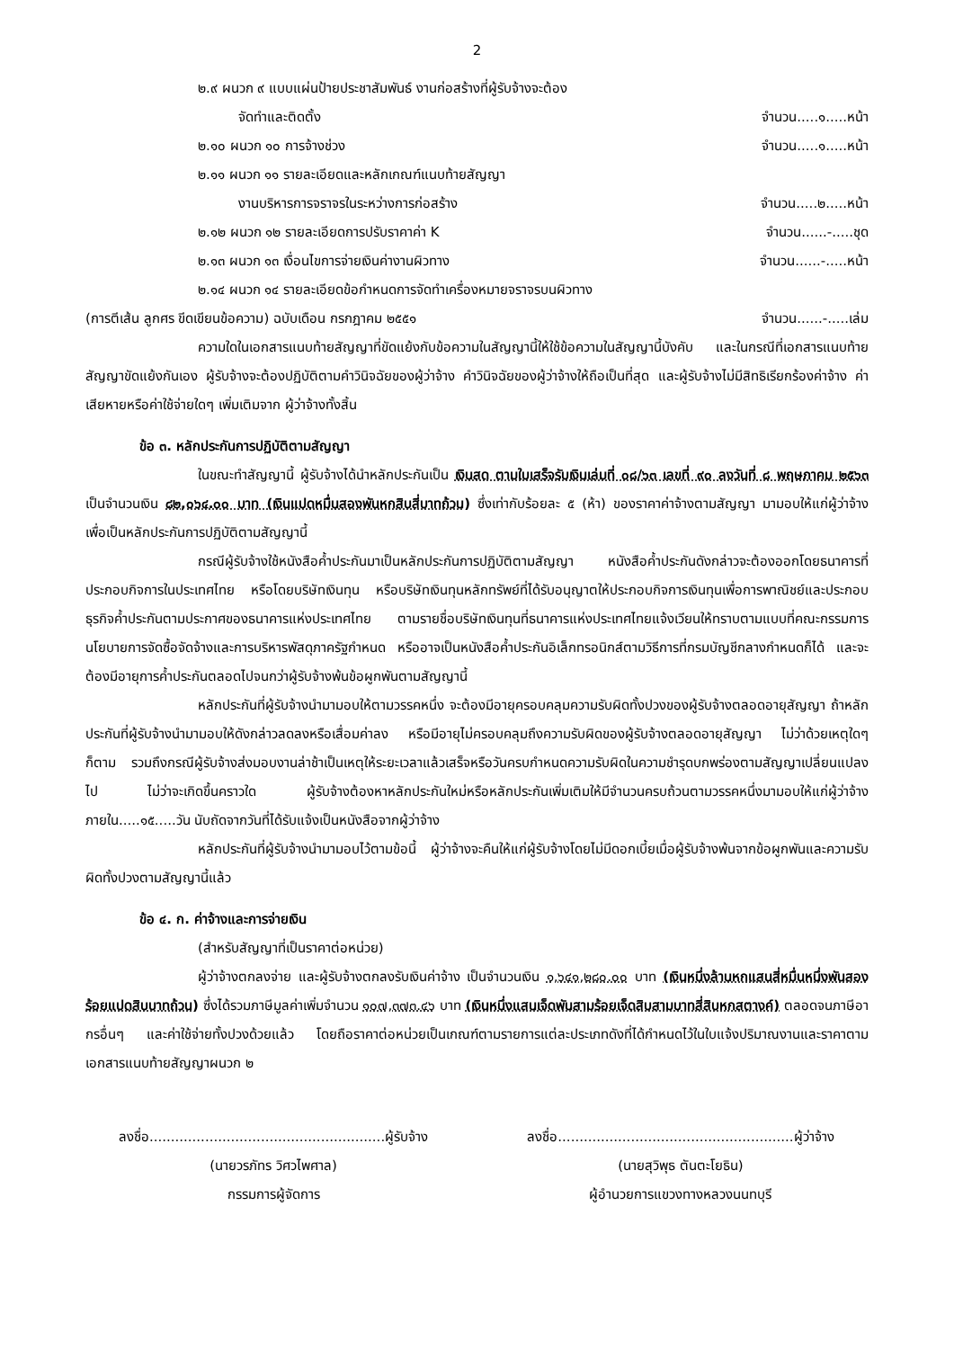2
๒.๙ ผนวก ๙ แบบแผ่นป้ายประชาสัมพันธ์ งานก่อสร้างที่ผู้รับจ้างจะต้อง
จัดทำและติดตั้ง จำนวน.....๑.....หน้า
๒.๑๐ ผนวก ๑๐ การจ้างช่วง จำนวน.....๑.....หน้า
๒.๑๑ ผนวก ๑๑ รายละเอียดและหลักเกณฑ์แนบท้ายสัญญา
งานบริหารการจราจรในระหว่างการก่อสร้าง จำนวน.....๒.....หน้า
๒.๑๒ ผนวก ๑๒ รายละเอียดการปรับราคาค่า K จำนวน......-.....ชุด
๒.๑๓ ผนวก ๑๓ เงื่อนไขการจ่ายเงินค่างานผิวทาง จำนวน......-.....หน้า
๒.๑๔ ผนวก ๑๔ รายละเอียดข้อกำหนดการจัดทำเครื่องหมายจราจรบนผิวทาง
(การตีเส้น ลูกศร ขีดเขียนข้อความ) ฉบับเดือน กรกฎาคม ๒๕๕๑ จำนวน......-.....เล่ม
ความใดในเอกสารแนบท้ายสัญญาที่ขัดแย้งกับข้อความในสัญญานี้ให้ใช้ข้อความในสัญญานี้บังคับ และในกรณีที่เอกสารแนบท้ายสัญญาขัดแย้งกันเอง ผู้รับจ้างจะต้องปฏิบัติตามคำวินิจฉัยของผู้ว่าจ้าง คำวินิจฉัยของผู้ว่าจ้างให้ถือเป็นที่สุด และผู้รับจ้างไม่มีสิทธิเรียกร้องค่าจ้าง ค่าเสียหายหรือค่าใช้จ่ายใดๆ เพิ่มเติมจาก ผู้ว่าจ้างทั้งสิ้น
ข้อ ๓. หลักประกันการปฏิบัติตามสัญญา
ในขณะทำสัญญานี้ ผู้รับจ้างได้นำหลักประกันเป็น เงินสด ตามใบเสร็จรับเงินเล่มที่ ๐๘/๖๓ เลขที่ ๙๐ ลงวันที่ ๘ พฤษภาคม ๒๕๖๓ เป็นจำนวนเงิน ๘๒,๐๖๔.๐๐ บาท (เงินแปดหมื่นสองพันหกสิบสี่บาทถ้วน) ซึ่งเท่ากับร้อยละ ๕ (ห้า) ของราคาค่าจ้างตามสัญญา มามอบให้แก่ผู้ว่าจ้าง เพื่อเป็นหลักประกันการปฏิบัติตามสัญญานี้
กรณีผู้รับจ้างใช้หนังสือค้ำประกันมาเป็นหลักประกันการปฏิบัติตามสัญญา หนังสือค้ำประกันดังกล่าวจะต้องออกโดยธนาคารที่ประกอบกิจการในประเทศไทย หรือโดยบริษัทเงินทุน หรือบริษัทเงินทุนหลักทรัพย์ที่ได้รับอนุญาตให้ประกอบกิจการเงินทุนเพื่อการพาณิชย์และประกอบธุรกิจค้ำประกันตามประกาศของธนาคารแห่งประเทศไทย ตามรายชื่อบริษัทเงินทุนที่ธนาคารแห่งประเทศไทยแจ้งเวียนให้ทราบตามแบบที่คณะกรรมการนโยบายการจัดซื้อจัดจ้างและการบริหารพัสดุภาครัฐกำหนด หรืออาจเป็นหนังสือค้ำประกันอิเล็กทรอนิกส์ตามวิธีการที่กรมบัญชีกลางกำหนดก็ได้ และจะต้องมีอายุการค้ำประกันตลอดไปจนกว่าผู้รับจ้างพ้นข้อผูกพันตามสัญญานี้
หลักประกันที่ผู้รับจ้างนำมามอบให้ตามวรรคหนึ่ง จะต้องมีอายุครอบคลุมความรับผิดทั้งปวงของผู้รับจ้างตลอดอายุสัญญา ถ้าหลักประกันที่ผู้รับจ้างนำมามอบให้ดังกล่าวลดลงหรือเสื่อมค่าลง หรือมีอายุไม่ครอบคลุมถึงความรับผิดของผู้รับจ้างตลอดอายุสัญญา ไม่ว่าด้วยเหตุใดๆ ก็ตาม รวมถึงกรณีผู้รับจ้างส่งมอบงานล่าช้าเป็นเหตุให้ระยะเวลาแล้วเสร็จหรือวันครบกำหนดความรับผิดในความชำรุดบกพร่องตามสัญญาเปลี่ยนแปลงไป ไม่ว่าจะเกิดขึ้นคราวใด ผู้รับจ้างต้องหาหลักประกันใหม่หรือหลักประกันเพิ่มเติมให้มีจำนวนครบถ้วนตามวรรคหนึ่งมามอบให้แก่ผู้ว่าจ้างภายใน.....๑๕.....วัน นับถัดจากวันที่ได้รับแจ้งเป็นหนังสือจากผู้ว่าจ้าง
หลักประกันที่ผู้รับจ้างนำมามอบไว้ตามข้อนี้ ผู้ว่าจ้างจะคืนให้แก่ผู้รับจ้างโดยไม่มีดอกเบี้ยเมื่อผู้รับจ้างพ้นจากข้อผูกพันและความรับผิดทั้งปวงตามสัญญานี้แล้ว
ข้อ ๔. ก. ค่าจ้างและการจ่ายเงิน
(สำหรับสัญญาที่เป็นราคาต่อหน่วย)
ผู้ว่าจ้างตกลงจ่าย และผู้รับจ้างตกลงรับเงินค่าจ้าง เป็นจำนวนเงิน ๑,๖๔๑,๒๘๐.๐๐ บาท (เงินหนึ่งล้านหกแสนสี่หมื่นหนึ่งพันสองร้อยแปดสิบบาทถ้วน) ซึ่งได้รวมภาษีมูลค่าเพิ่มจำนวน ๑๐๗,๓๗๓.๔๖ บาท (เงินหนึ่งแสนเจ็ดพันสามร้อยเจ็ดสิบสามบาทสี่สิบหกสตางค์) ตลอดจนภาษีอากรอื่นๆ และค่าใช้จ่ายทั้งปวงด้วยแล้ว โดยถือราคาต่อหน่วยเป็นเกณฑ์ตามรายการแต่ละประเภทดังที่ได้กำหนดไว้ในใบแจ้งปริมาณงานและราคาตามเอกสารแนบท้ายสัญญาผนวก ๒
ลงชื่อ.......................................................ผู้รับจ้าง
(นายวรภัทร วิศวไพศาล)
กรรมการผู้จัดการ
ลงชื่อ.......................................................ผู้ว่าจ้าง
(นายสุวิพุธ ตันตะโยธิน)
ผู้อำนวยการแขวงทางหลวงนนทบุรี